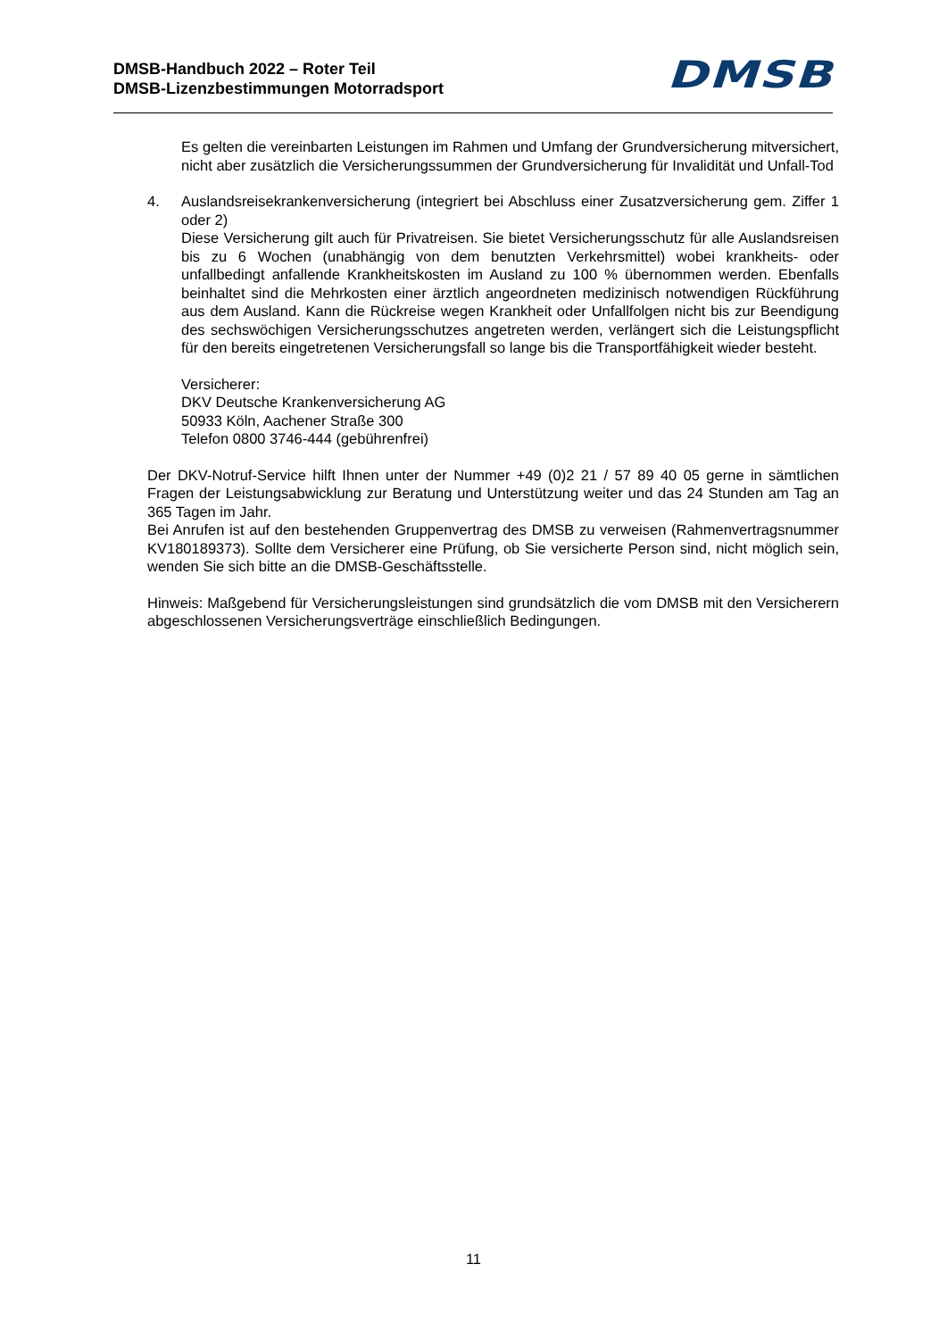DMSB-Handbuch 2022 – Roter Teil
DMSB-Lizenzbestimmungen Motorradsport
DMSB
Es gelten die vereinbarten Leistungen im Rahmen und Umfang der Grundversicherung mitversichert, nicht aber zusätzlich die Versicherungssummen der Grundversicherung für Invalidität und Unfall-Tod
4. Auslandsreisekrankenversicherung (integriert bei Abschluss einer Zusatzversicherung gem. Ziffer 1 oder 2)
Diese Versicherung gilt auch für Privatreisen. Sie bietet Versicherungsschutz für alle Auslandsreisen bis zu 6 Wochen (unabhängig von dem benutzten Verkehrsmittel) wobei krankheits- oder unfallbedingt anfallende Krankheitskosten im Ausland zu 100 % übernommen werden. Ebenfalls beinhaltet sind die Mehrkosten einer ärztlich angeordneten medizinisch notwendigen Rückführung aus dem Ausland. Kann die Rückreise wegen Krankheit oder Unfallfolgen nicht bis zur Beendigung des sechswöchigen Versicherungsschutzes angetreten werden, verlängert sich die Leistungspflicht für den bereits eingetretenen Versicherungsfall so lange bis die Transportfähigkeit wieder besteht.
Versicherer:
DKV Deutsche Krankenversicherung AG
50933 Köln, Aachener Straße 300
Telefon 0800 3746-444 (gebührenfrei)
Der DKV-Notruf-Service hilft Ihnen unter der Nummer +49 (0)2 21 / 57 89 40 05 gerne in sämtlichen Fragen der Leistungsabwicklung zur Beratung und Unterstützung weiter und das 24 Stunden am Tag an 365 Tagen im Jahr.
Bei Anrufen ist auf den bestehenden Gruppenvertrag des DMSB zu verweisen (Rahmenvertragsnummer KV180189373). Sollte dem Versicherer eine Prüfung, ob Sie versicherte Person sind, nicht möglich sein, wenden Sie sich bitte an die DMSB-Geschäftsstelle.
Hinweis: Maßgebend für Versicherungsleistungen sind grundsätzlich die vom DMSB mit den Versicherern abgeschlossenen Versicherungsverträge einschließlich Bedingungen.
11